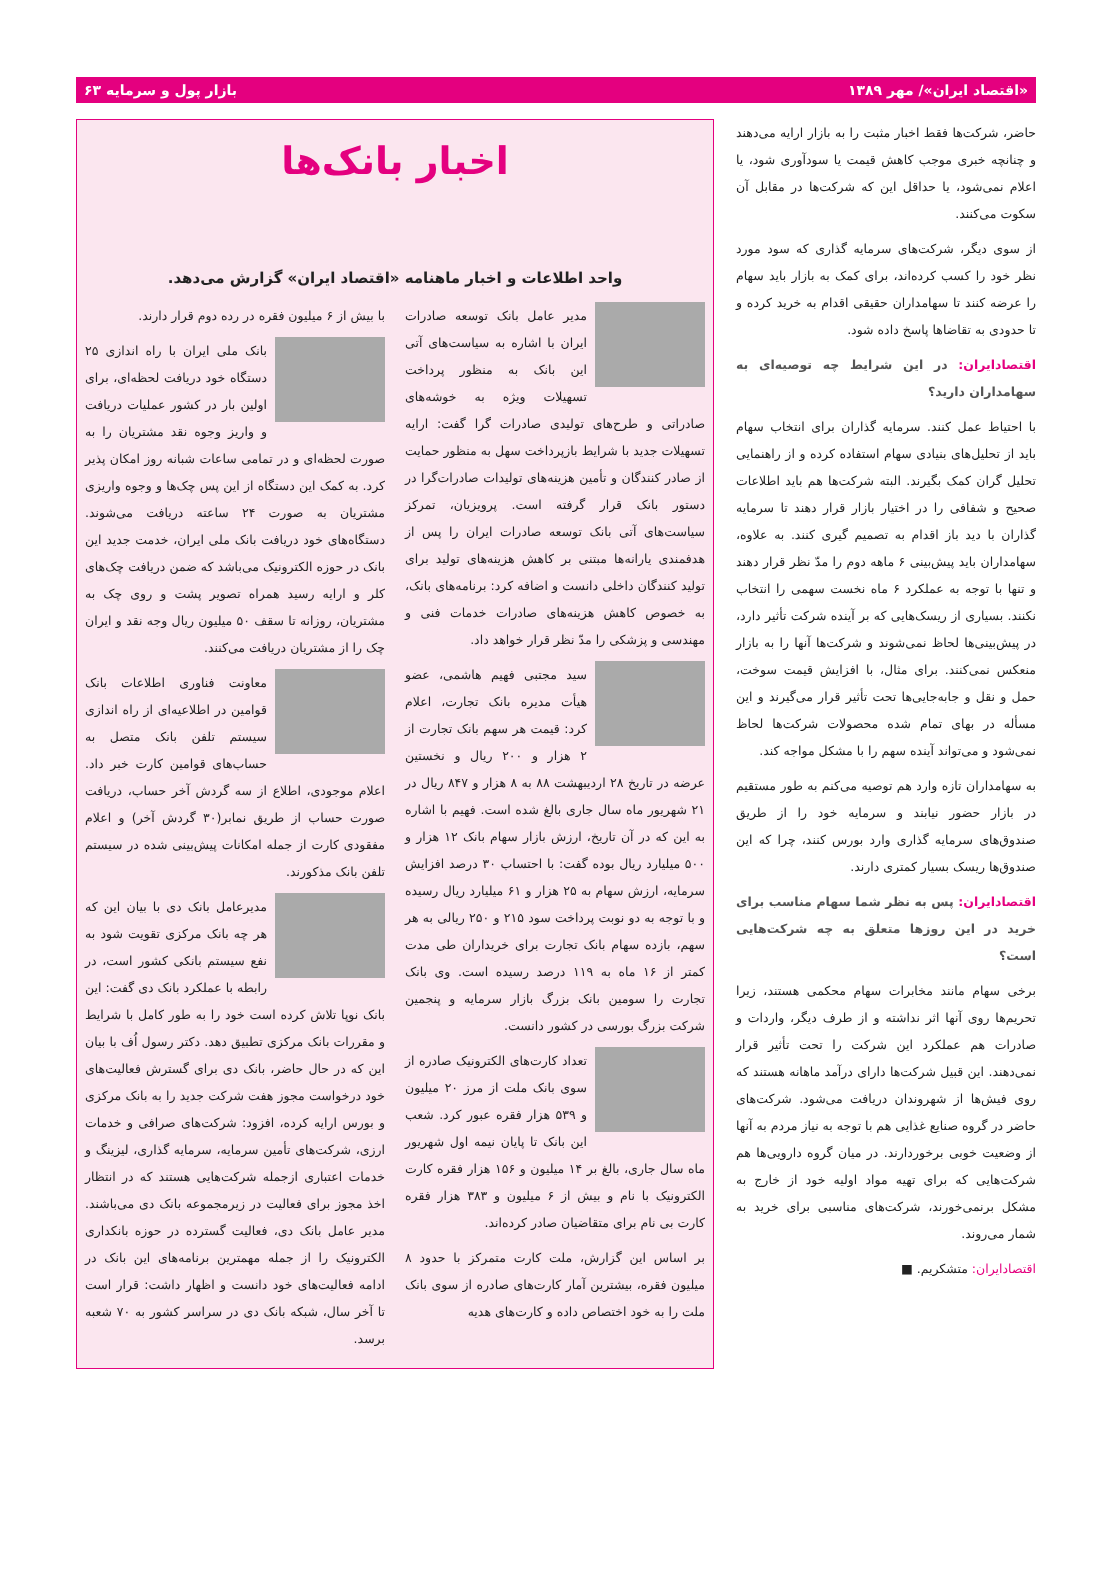«اقتصاد ایران»/ مهر ۱۳۸۹ بازار پول و سرمایه ۶۳
حاضر، شرکت‌ها فقط اخبار مثبت را به بازار ارایه می‌دهند و چنانچه خبری موجب کاهش قیمت یا سودآوری شود، یا اعلام نمی‌شود، یا حداقل این که شرکت‌ها در مقابل آن سکوت می‌کنند.
از سوی دیگر، شرکت‌های سرمایه گذاری که سود مورد نظر خود را کسب کرده‌اند، برای کمک به بازار باید سهام را عرضه کنند تا سهامداران حقیقی اقدام به خرید کرده و تا حدودی به تقاضاها پاسخ داده شود.
اقتصادایران: در این شرایط چه توصیه‌ای به سهامداران دارید؟
با احتیاط عمل کنند. سرمایه گذاران برای انتخاب سهام باید از تحلیل‌های بنیادی سهام استفاده کرده و از راهنمایی تحلیل گران کمک بگیرند. البته شرکت‌ها هم باید اطلاعات صحیح و شفافی را در اختیار بازار قرار دهند تا سرمایه گذاران با دید باز اقدام به تصمیم گیری کنند. به علاوه، سهامداران باید پیش‌بینی ۶ ماهه دوم را مدّ نظر قرار دهند و تنها با توجه به عملکرد ۶ ماه نخست سهمی را انتخاب نکنند. بسیاری از ریسک‌هایی که بر آینده شرکت تأثیر دارد، در پیش‌بینی‌ها لحاظ نمی‌شوند و شرکت‌ها آنها را به بازار منعکس نمی‌کنند. برای مثال، با افزایش قیمت سوخت، حمل و نقل و جابه‌جایی‌ها تحت تأثیر قرار می‌گیرند و این مسأله در بهای تمام شده محصولات شرکت‌ها لحاظ نمی‌شود و می‌تواند آینده سهم را با مشکل مواجه کند.
به سهامداران تازه وارد هم توصیه می‌کنم به طور مستقیم در بازار حضور نیابند و سرمایه خود را از طریق صندوق‌های سرمایه گذاری وارد بورس کنند، چرا که این صندوق‌ها ریسک بسیار کمتری دارند.
اقتصادایران: پس به نظر شما سهام مناسب برای خرید در این روزها متعلق به چه شرکت‌هایی است؟
برخی سهام مانند مخابرات سهام محکمی هستند، زیرا تحریم‌ها روی آنها اثر نداشته و از طرف دیگر، واردات و صادرات هم عملکرد این شرکت را تحت تأثیر قرار نمی‌دهند. این قبیل شرکت‌ها دارای درآمد ماهانه هستند که روی فیش‌ها از شهروندان دریافت می‌شود. شرکت‌های حاضر در گروه صنایع غذایی هم با توجه به نیاز مردم به آنها از وضعیت خوبی برخوردارند. در میان گروه دارویی‌ها هم شرکت‌هایی که برای تهیه مواد اولیه خود از خارج به مشکل برنمی‌خورند، شرکت‌های مناسبی برای خرید به شمار می‌روند.
اقتصادایران: متشکریم. ■
اخبار بانک‌ها
واحد اطلاعات و اخبار ماهنامه «اقتصاد ایران» گزارش می‌دهد.
مدیر عامل بانک توسعه صادرات ایران با اشاره به سیاست‌های آتی این بانک به منظور پرداخت تسهیلات ویژه به خوشه‌های صادراتی و طرح‌های تولیدی صادرات گرا گفت: ارایه تسهیلات جدید با شرایط بازپرداخت سهل به منظور حمایت از صادر کنندگان و تأمین هزینه‌های تولیدات صادرات‌گرا در دستور بانک قرار گرفته است. پرویزیان، تمرکز سیاست‌های آتی بانک توسعه صادرات ایران را پس از هدفمندی یارانه‌ها مبتنی بر کاهش هزینه‌های تولید برای تولید کنندگان داخلی دانست و اضافه کرد: برنامه‌های بانک، به خصوص کاهش هزینه‌های صادرات خدمات فنی و مهندسی و پزشکی را مدّ نظر قرار خواهد داد.
سید مجتبی فهیم هاشمی، عضو هیأت مدیره بانک تجارت، اعلام کرد: قیمت هر سهم بانک تجارت از ۲ هزار و ۲۰۰ ریال و نخستین عرضه در تاریخ ۲۸ اردیبهشت ۸۸ به ۸ هزار و ۸۴۷ ریال در ۲۱ شهریور ماه سال جاری بالغ شده است. فهیم با اشاره به این که در آن تاریخ، ارزش بازار سهام بانک ۱۲ هزار و ۵۰۰ میلیارد ریال بوده گفت: با احتساب ۳۰ درصد افزایش سرمایه، ارزش سهام به ۲۵ هزار و ۶۱ میلیارد ریال رسیده و با توجه به دو نوبت پرداخت سود ۲۱۵ و ۲۵۰ ریالی به هر سهم، بازده سهام بانک تجارت برای خریداران طی مدت کمتر از ۱۶ ماه به ۱۱۹ درصد رسیده است. وی بانک تجارت را سومین بانک بزرگ بازار سرمایه و پنجمین شرکت بزرگ بورسی در کشور دانست.
تعداد کارت‌های الکترونیک صادره از سوی بانک ملت از مرز ۲۰ میلیون و ۵۳۹ هزار فقره عبور کرد. شعب این بانک تا پایان نیمه اول شهریور ماه سال جاری، بالغ بر ۱۴ میلیون و ۱۵۶ هزار فقره کارت الکترونیک با نام و بیش از ۶ میلیون و ۳۸۳ هزار فقره کارت بی نام برای متقاضیان صادر کرده‌اند.
بر اساس این گزارش، ملت کارت متمرکز با حدود ۸ میلیون فقره، بیشترین آمار کارت‌های صادره از سوی بانک ملت را به خود اختصاص داده و کارت‌های هدیه
با بیش از ۶ میلیون فقره در رده دوم قرار دارند.
بانک ملی ایران با راه اندازی ۲۵ دستگاه خود دریافت لحظه‌ای، برای اولین بار در کشور عملیات دریافت و واریز وجوه نقد مشتریان را به صورت لحظه‌ای و در تمامی ساعات شبانه روز امکان پذیر کرد. به کمک این دستگاه از این پس چک‌ها و وجوه واریزی مشتریان به صورت ۲۴ ساعته دریافت می‌شوند. دستگاه‌های خود دریافت بانک ملی ایران، خدمت جدید این بانک در حوزه الکترونیک می‌باشد که ضمن دریافت چک‌های کلر و ارایه رسید همراه تصویر پشت و روی چک به مشتریان، روزانه تا سقف ۵۰ میلیون ریال وجه نقد و ایران چک را از مشتریان دریافت می‌کنند.
معاونت فناوری اطلاعات بانک قوامین در اطلاعیه‌ای از راه اندازی سیستم تلفن بانک متصل به حساب‌های قوامین کارت خبر داد. اعلام موجودی، اطلاع از سه گردش آخر حساب، دریافت صورت حساب از طریق نمابر(۳۰ گردش آخر) و اعلام مفقودی کارت از جمله امکانات پیش‌بینی شده در سیستم تلفن بانک مذکورند.
مدیرعامل بانک دی با بیان این که هر چه بانک مرکزی تقویت شود به نفع سیستم بانکی کشور است، در رابطه با عملکرد بانک دی گفت: این بانک نوپا تلاش کرده است خود را به طور کامل با شرایط و مقررات بانک مرکزی تطبیق دهد. دکتر رسول اُف با بیان این که در حال حاضر، بانک دی برای گسترش فعالیت‌های خود درخواست مجوز هفت شرکت جدید را به بانک مرکزی و بورس ارایه کرده، افزود: شرکت‌های صرافی و خدمات ارزی، شرکت‌های تأمین سرمایه، سرمایه گذاری، لیزینگ و خدمات اعتباری ازجمله شرکت‌هایی هستند که در انتظار اخذ مجوز برای فعالیت در زیرمجموعه بانک دی می‌باشند. مدیر عامل بانک دی، فعالیت گسترده در حوزه بانکداری الکترونیک را از جمله مهمترین برنامه‌های این بانک در ادامه فعالیت‌های خود دانست و اظهار داشت: قرار است تا آخر سال، شبکه بانک دی در سراسر کشور به ۷۰ شعبه برسد.